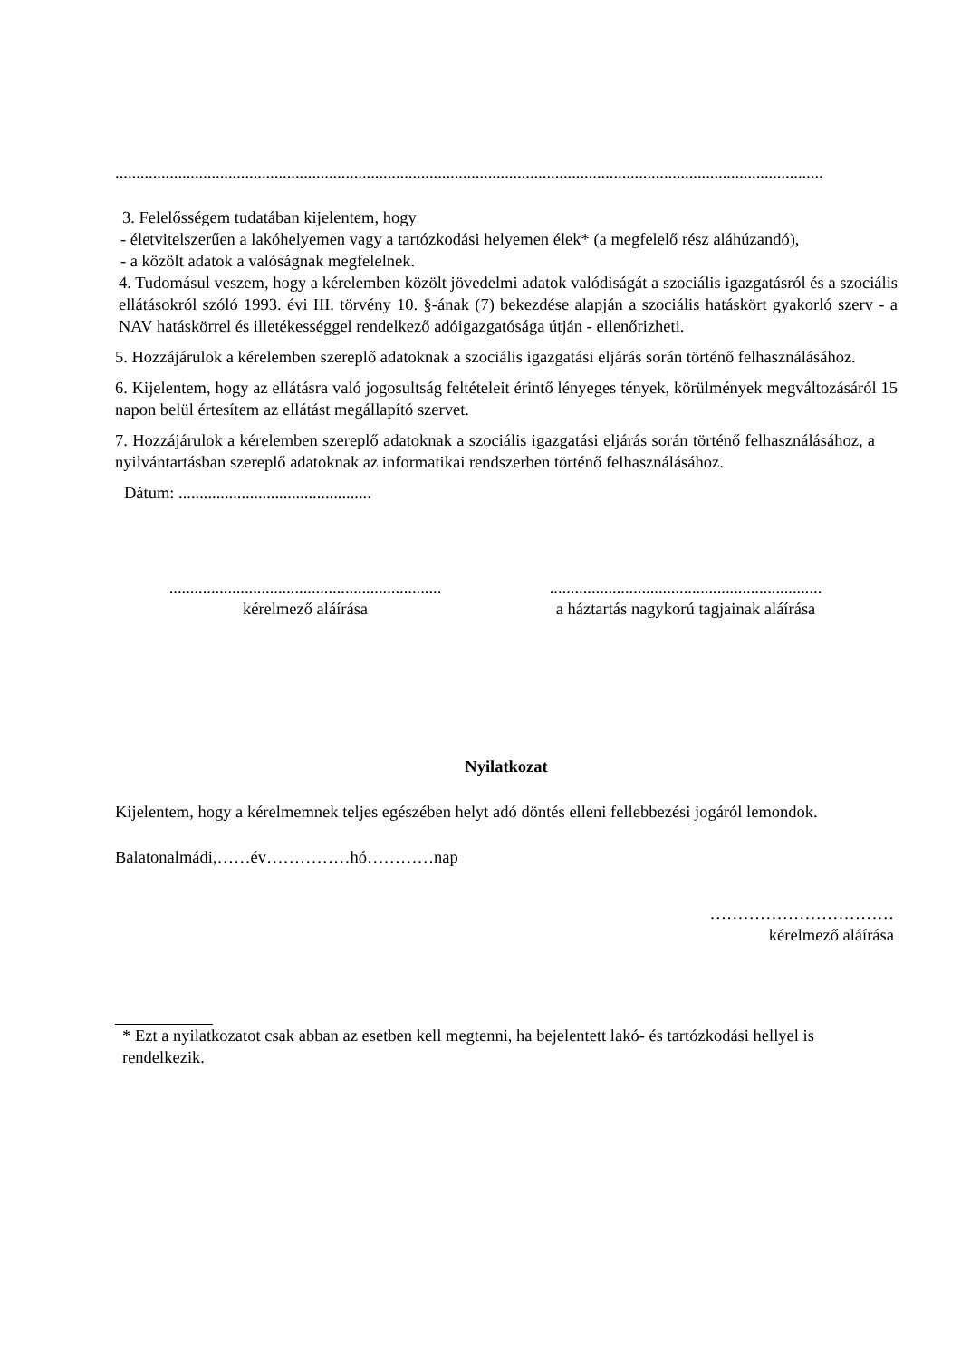.........................................................................................................................................................................
3. Felelősségem tudatában kijelentem, hogy
- életvitelszerűen a lakóhelyemen vagy a tartózkodási helyemen élek* (a megfelelő rész aláhúzandó),
- a közölt adatok a valóságnak megfelelnek.
4. Tudomásul veszem, hogy a kérelemben közölt jövedelmi adatok valódiságát a szociális igazgatásról és a szociális ellátásokról szóló 1993. évi III. törvény 10. §-ának (7) bekezdése alapján a szociális hatáskört gyakorló szerv - a NAV hatáskörrel és illetékességgel rendelkező adóigazgatósága útján - ellenőrizheti.
5. Hozzájárulok a kérelemben szereplő adatoknak a szociális igazgatási eljárás során történő felhasználásához.
6. Kijelentem, hogy az ellátásra való jogosultság feltételeit érintő lényeges tények, körülmények megváltozásáról 15 napon belül értesítem az ellátást megállapító szervet.
7. Hozzájárulok a kérelemben szereplő adatoknak a szociális igazgatási eljárás során történő felhasználásához, a nyilvántartásban szereplő adatoknak az informatikai rendszerben történő felhasználásához.
Dátum: ..............................................
.................................................................
kérelmező aláírása
.................................................................
a háztartás nagykorú tagjainak aláírása
Nyilatkozat
Kijelentem, hogy a kérelmemnek teljes egészében helyt adó döntés elleni fellebbezési jogáról lemondok.
Balatonalmádi,……év……………hó…………nap
……………………………
kérelmező aláírása
* Ezt a nyilatkozatot csak abban az esetben kell megtenni, ha bejelentett lakó- és tartózkodási hellyel is rendelkezik.